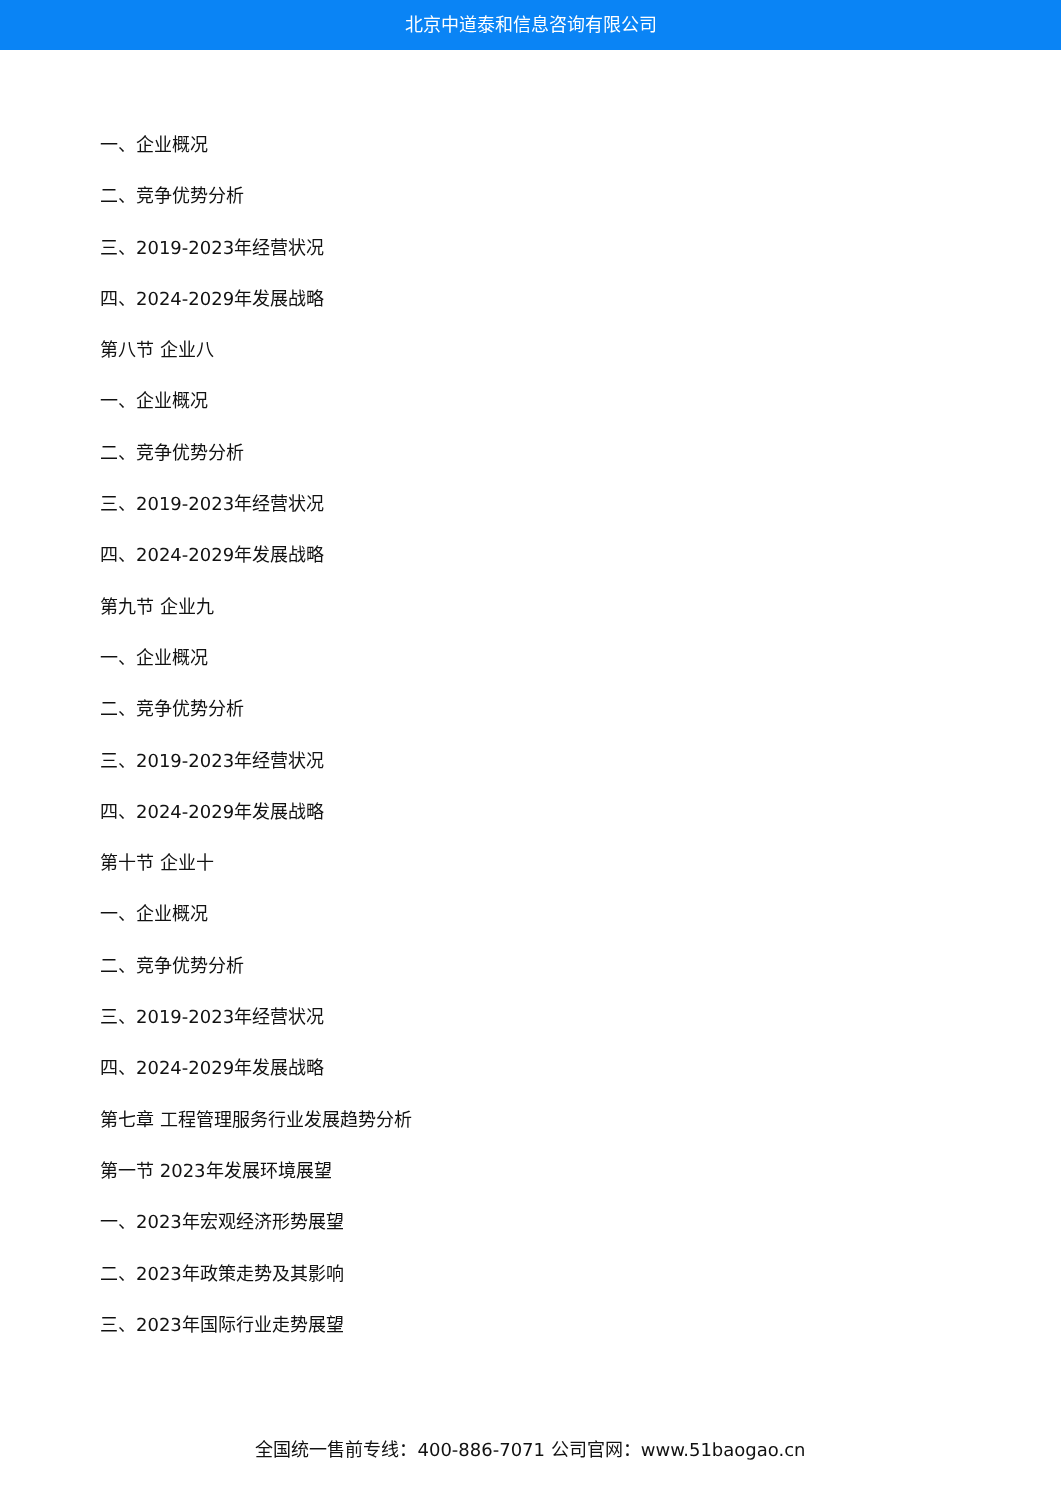北京中道泰和信息咨询有限公司
一、企业概况
二、竞争优势分析
三、2019-2023年经营状况
四、2024-2029年发展战略
第八节 企业八
一、企业概况
二、竞争优势分析
三、2019-2023年经营状况
四、2024-2029年发展战略
第九节 企业九
一、企业概况
二、竞争优势分析
三、2019-2023年经营状况
四、2024-2029年发展战略
第十节 企业十
一、企业概况
二、竞争优势分析
三、2019-2023年经营状况
四、2024-2029年发展战略
第七章 工程管理服务行业发展趋势分析
第一节 2023年发展环境展望
一、2023年宏观经济形势展望
二、2023年政策走势及其影响
三、2023年国际行业走势展望
全国统一售前专线：400-886-7071 公司官网：www.51baogao.cn